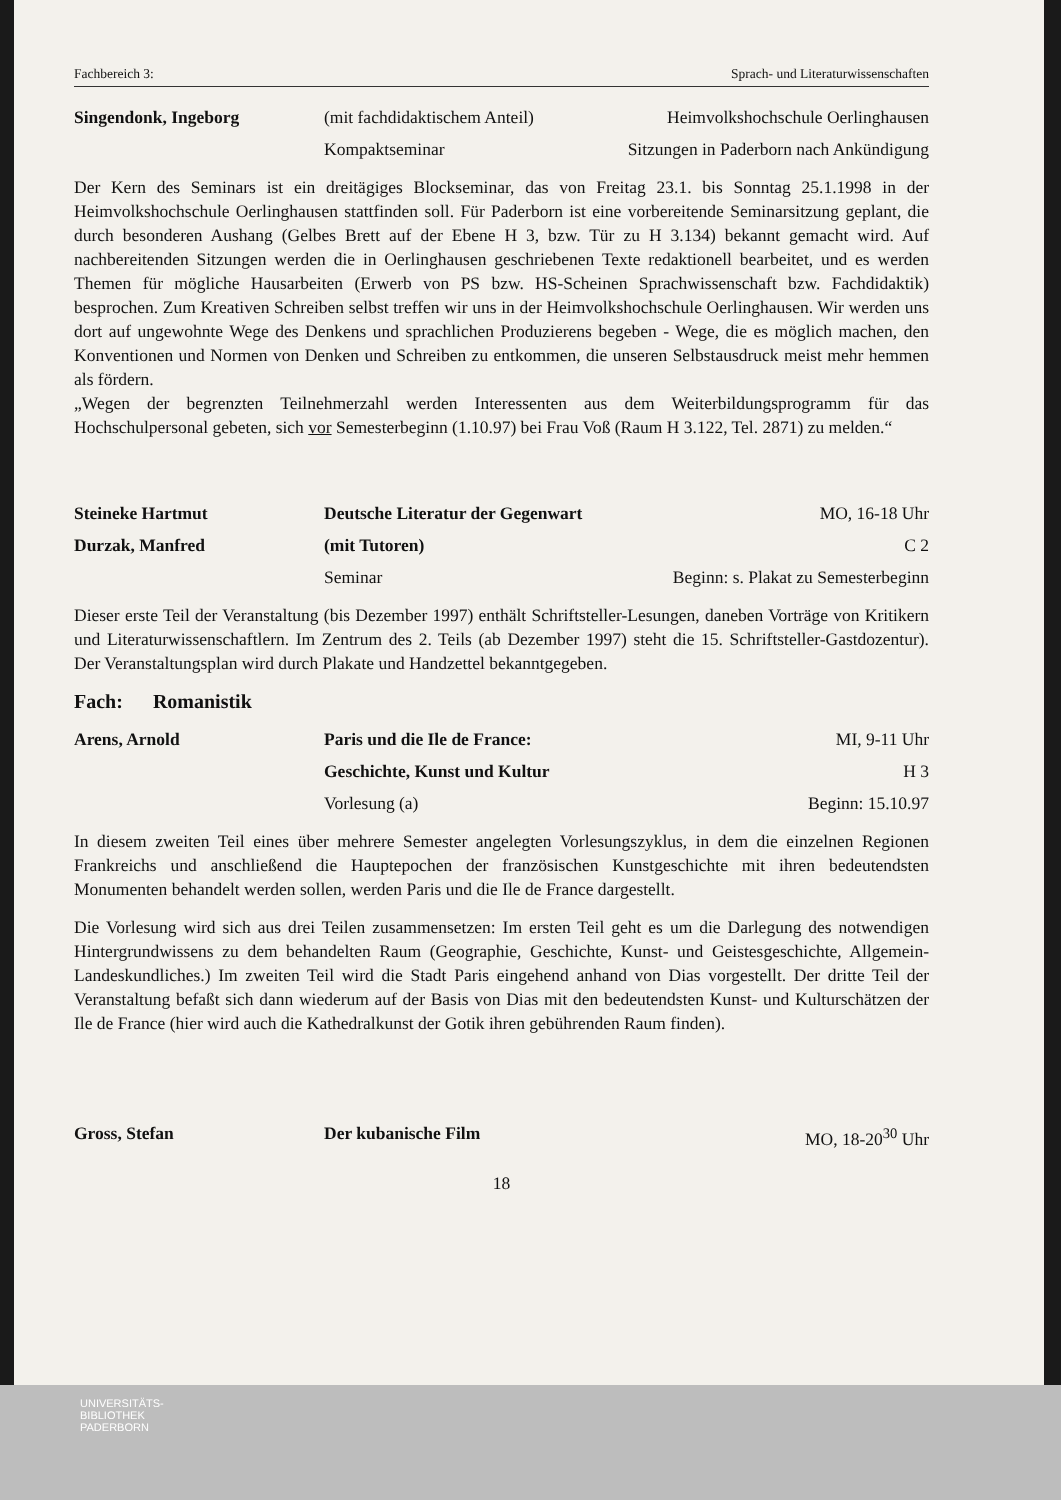Fachbereich 3: Sprach- und Literaturwissenschaften
Singendonk, Ingeborg
(mit fachdidaktischem Anteil)
Heimvolkshochschule Oerlinghausen
Kompaktseminar
Sitzungen in Paderborn nach Ankündigung
Der Kern des Seminars ist ein dreitägiges Blockseminar, das von Freitag 23.1. bis Sonntag 25.1.1998 in der Heimvolkshochschule Oerlinghausen stattfinden soll. Für Paderborn ist eine vorbereitende Seminarsitzung geplant, die durch besonderen Aushang (Gelbes Brett auf der Ebene H 3, bzw. Tür zu H 3.134) bekannt gemacht wird. Auf nachbereitenden Sitzungen werden die in Oerlinghausen geschriebenen Texte redaktionell bearbeitet, und es werden Themen für mögliche Hausarbeiten (Erwerb von PS bzw. HS-Scheinen Sprachwissenschaft bzw. Fachdidaktik) besprochen. Zum Kreativen Schreiben selbst treffen wir uns in der Heimvolkshochschule Oerlinghausen. Wir werden uns dort auf ungewohnte Wege des Denkens und sprachlichen Produzierens begeben - Wege, die es möglich machen, den Konventionen und Normen von Denken und Schreiben zu entkommen, die unseren Selbstausdruck meist mehr hemmen als fördern.
„Wegen der begrenzten Teilnehmerzahl werden Interessenten aus dem Weiterbildungsprogramm für das Hochschulpersonal gebeten, sich vor Semesterbeginn (1.10.97) bei Frau Voß (Raum H 3.122, Tel. 2871) zu melden.“
Steineke Hartmut
Deutsche Literatur der Gegenwart
MO, 16-18 Uhr
Durzak, Manfred
(mit Tutoren)
C 2
Seminar
Beginn: s. Plakat zu Semesterbeginn
Dieser erste Teil der Veranstaltung (bis Dezember 1997) enthält Schriftsteller-Lesungen, daneben Vorträge von Kritikern und Literaturwissenschaftlern. Im Zentrum des 2. Teils (ab Dezember 1997) steht die 15. Schriftsteller-Gastdozentur). Der Veranstaltungsplan wird durch Plakate und Handzettel bekanntgegeben.
Fach: Romanistik
Arens, Arnold
Paris und die Ile de France:
MI, 9-11 Uhr
Geschichte, Kunst und Kultur
H 3
Vorlesung (a)
Beginn: 15.10.97
In diesem zweiten Teil eines über mehrere Semester angelegten Vorlesungszyklus, in dem die einzelnen Regionen Frankreichs und anschließend die Hauptepochen der französischen Kunstgeschichte mit ihren bedeutendsten Monumenten behandelt werden sollen, werden Paris und die Ile de France dargestellt.
Die Vorlesung wird sich aus drei Teilen zusammensetzen: Im ersten Teil geht es um die Darlegung des notwendigen Hintergrundwissens zu dem behandelten Raum (Geographie, Geschichte, Kunst- und Geistesgeschichte, Allgemein-Landeskundliches.) Im zweiten Teil wird die Stadt Paris eingehend anhand von Dias vorgestellt. Der dritte Teil der Veranstaltung befaßt sich dann wiederum auf der Basis von Dias mit den bedeutendsten Kunst- und Kulturschätzen der Ile de France (hier wird auch die Kathedralkunst der Gotik ihren gebührenden Raum finden).
Gross, Stefan
Der kubanische Film
MO, 18-20<sup>30</sup> Uhr
18
UNIVERSITÄTS-
BIBLIOTHEK
PADERBORN